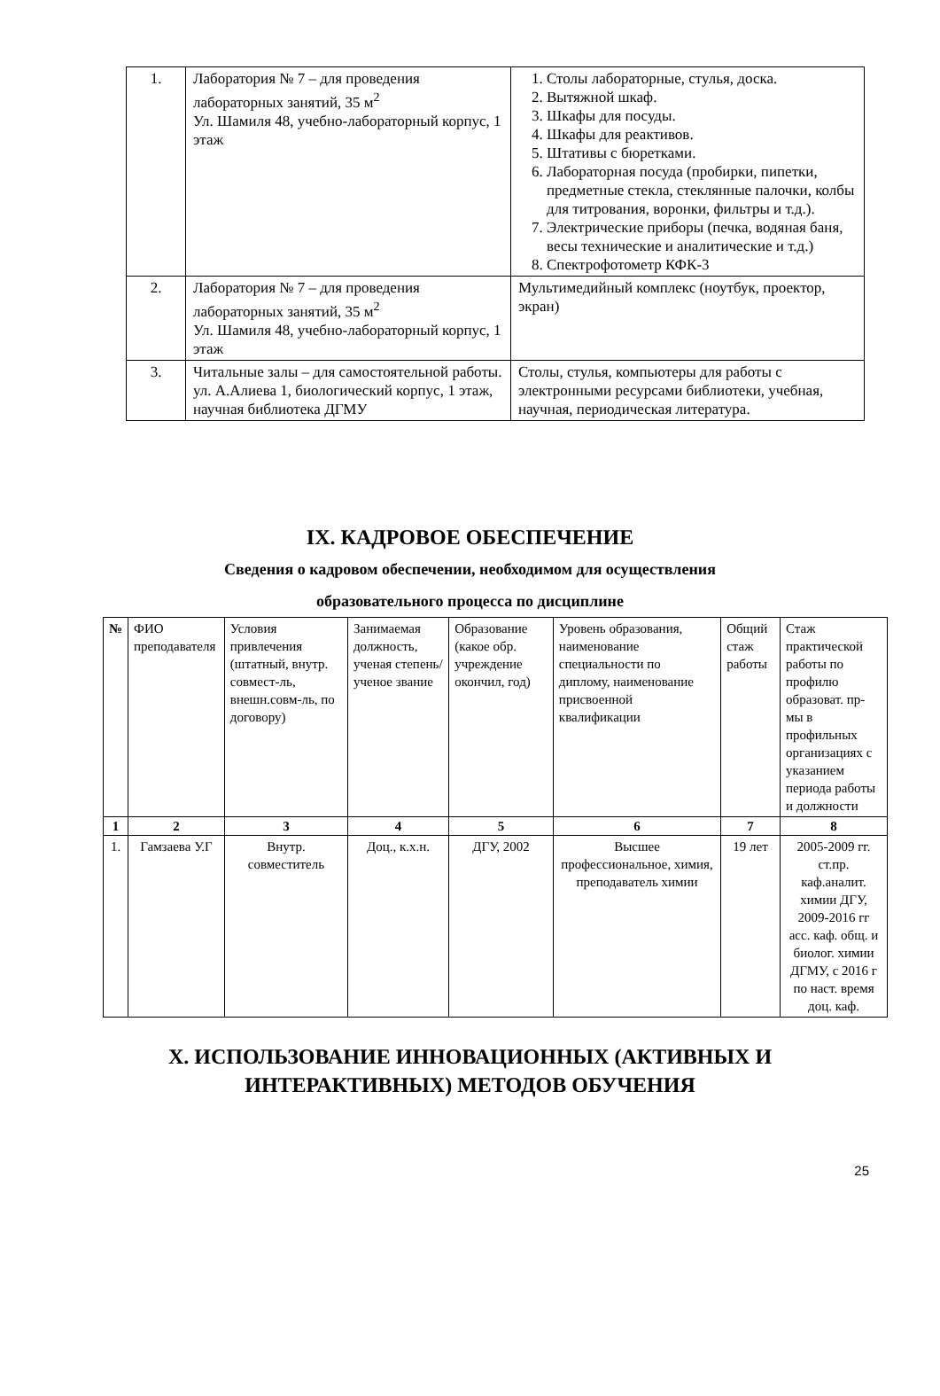| 1. | Лаборатория № 7 – для проведения лабораторных занятий, 35 м<sup>2</sup> Ул. Шамиля 48, учебно-лабораторный корпус, 1 этаж | 1. Столы лабораторные, стулья, доска. 2. Вытяжной шкаф. 3. Шкафы для посуды. 4. Шкафы для реактивов. 5. Штативы с бюретками. 6. Лабораторная посуда (пробирки, пипетки, предметные стекла, стеклянные палочки, колбы для титрования, воронки, фильтры и т.д.). 7. Электрические приборы (печка, водяная баня, весы технические и аналитические и т.д.) 8. Спектрофотометр КФК-3 |
| 2. | Лаборатория № 7 – для проведения лабораторных занятий, 35 м<sup>2</sup> Ул. Шамиля 48, учебно-лабораторный корпус, 1 этаж | Мультимедийный комплекс (ноутбук, проектор, экран) |
| 3. | Читальные залы – для самостоятельной работы. ул. А.Алиева 1, биологический корпус, 1 этаж, научная библиотека ДГМУ | Столы, стулья, компьютеры для работы с электронными ресурсами библиотеки, учебная, научная, периодическая литература. |
IX. КАДРОВОЕ ОБЕСПЕЧЕНИЕ
Сведения о кадровом обеспечении, необходимом для осуществления
образовательного процесса по дисциплине
| № | ФИО преподавателя | Условия привлечения (штатный, внутр. совмест-ль, внешн.совм-ль, по договору) | Занимаемая должность, ученая степень/ ученое звание | Образование (какое обр. учреждение окончил, год) | Уровень образования, наименование специальности по диплому, наименование присвоенной квалификации | Общий стаж работы | Стаж практической работы по профилю образоват. пр-мы в профильных организациях с указанием периода работы и должности |
| --- | --- | --- | --- | --- | --- | --- | --- |
| 1 | 2 | 3 | 4 | 5 | 6 | 7 | 8 |
| 1. | Гамзаева У.Г | Внутр. совместитель | Доц., к.х.н. | ДГУ, 2002 | Высшее профессиональное, химия, преподаватель химии | 19 лет | 2005-2009 гг. ст.пр. каф.аналит. химии ДГУ, 2009-2016 гг асс. каф. общ. и биолог. химии ДГМУ, с 2016 г по наст. время доц. каф. |
X. ИСПОЛЬЗОВАНИЕ ИННОВАЦИОННЫХ (АКТИВНЫХ И
ИНТЕРАКТИВНЫХ) МЕТОДОВ ОБУЧЕНИЯ
25